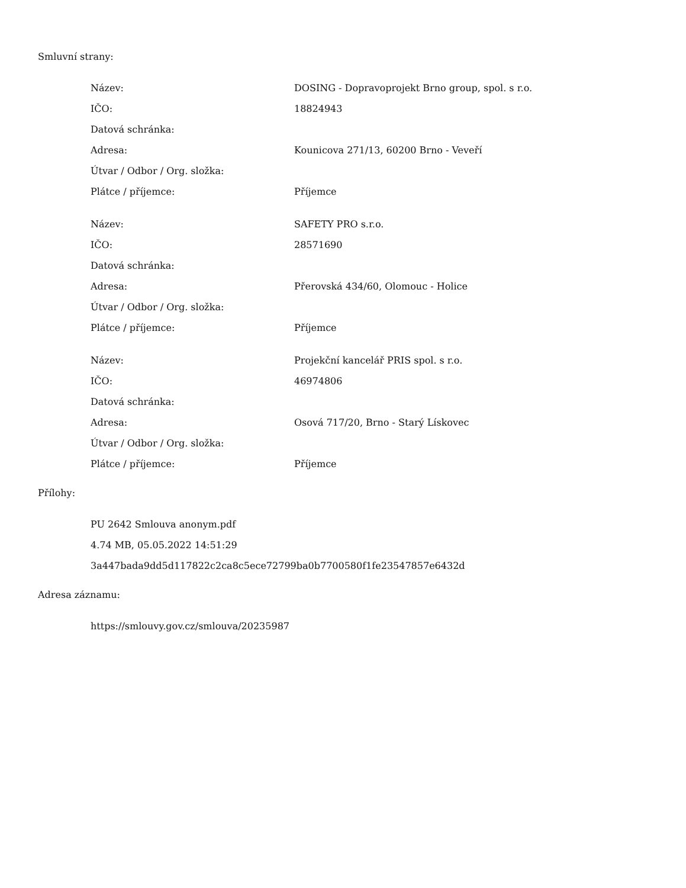Smluvní strany:
| Název: | DOSING - Dopravoprojekt Brno group, spol. s r.o. |
| IČO: | 18824943 |
| Datová schránka: | |
| Adresa: | Kounicova 271/13, 60200 Brno - Veveří |
| Útvar / Odbor / Org. složka: | |
| Plátce / příjemce: | Příjemce |
| Název: | SAFETY PRO s.r.o. |
| IČO: | 28571690 |
| Datová schránka: | |
| Adresa: | Přerovská 434/60, Olomouc - Holice |
| Útvar / Odbor / Org. složka: | |
| Plátce / příjemce: | Příjemce |
| Název: | Projekční kancelář PRIS spol. s r.o. |
| IČO: | 46974806 |
| Datová schránka: | |
| Adresa: | Osová 717/20, Brno - Starý Lískovec |
| Útvar / Odbor / Org. složka: | |
| Plátce / příjemce: | Příjemce |
Přílohy:
PU 2642 Smlouva anonym.pdf
4.74 MB, 05.05.2022 14:51:29
3a447bada9dd5d117822c2ca8c5ece72799ba0b7700580f1fe23547857e6432d
Adresa záznamu:
https://smlouvy.gov.cz/smlouva/20235987